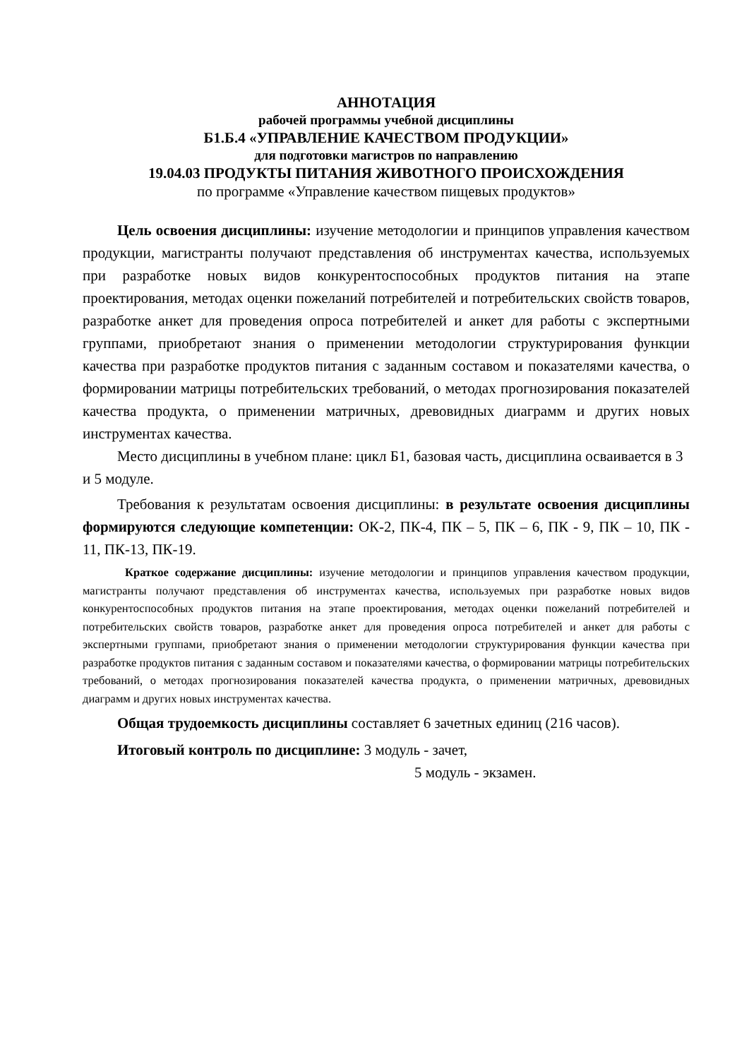АННОТАЦИЯ
рабочей программы учебной дисциплины
Б1.Б.4 «УПРАВЛЕНИЕ КАЧЕСТВОМ ПРОДУКЦИИ»
для подготовки магистров по направлению
19.04.03 ПРОДУКТЫ ПИТАНИЯ ЖИВОТНОГО ПРОИСХОЖДЕНИЯ
по программе «Управление качеством пищевых продуктов»
Цель освоения дисциплины: изучение методологии и принципов управления качеством продукции, магистранты получают представления об инструментах качества, используемых при разработке новых видов конкурентоспособных продуктов питания на этапе проектирования, методах оценки пожеланий потребителей и потребительских свойств товаров, разработке анкет для проведения опроса потребителей и анкет для работы с экспертными группами, приобретают знания о применении методологии структурирования функции качества при разработке продуктов питания с заданным составом и показателями качества, о формировании матрицы потребительских требований, о методах прогнозирования показателей качества продукта, о применении матричных, древовидных диаграмм и других новых инструментах качества.
Место дисциплины в учебном плане: цикл Б1, базовая часть, дисциплина осваивается в 3 и 5 модуле.
Требования к результатам освоения дисциплины: в результате освоения дисциплины формируются следующие компетенции: ОК-2, ПК-4, ПК – 5, ПК – 6, ПК - 9, ПК – 10, ПК - 11, ПК-13, ПК-19.
Краткое содержание дисциплины: изучение методологии и принципов управления качеством продукции, магистранты получают представления об инструментах качества, используемых при разработке новых видов конкурентоспособных продуктов питания на этапе проектирования, методах оценки пожеланий потребителей и потребительских свойств товаров, разработке анкет для проведения опроса потребителей и анкет для работы с экспертными группами, приобретают знания о применении методологии структурирования функции качества при разработке продуктов питания с заданным составом и показателями качества, о формировании матрицы потребительских требований, о методах прогнозирования показателей качества продукта, о применении матричных, древовидных диаграмм и других новых инструментах качества.
Общая трудоемкость дисциплины составляет 6 зачетных единиц (216 часов).
Итоговый контроль по дисциплине: 3 модуль - зачет,
5 модуль - экзамен.